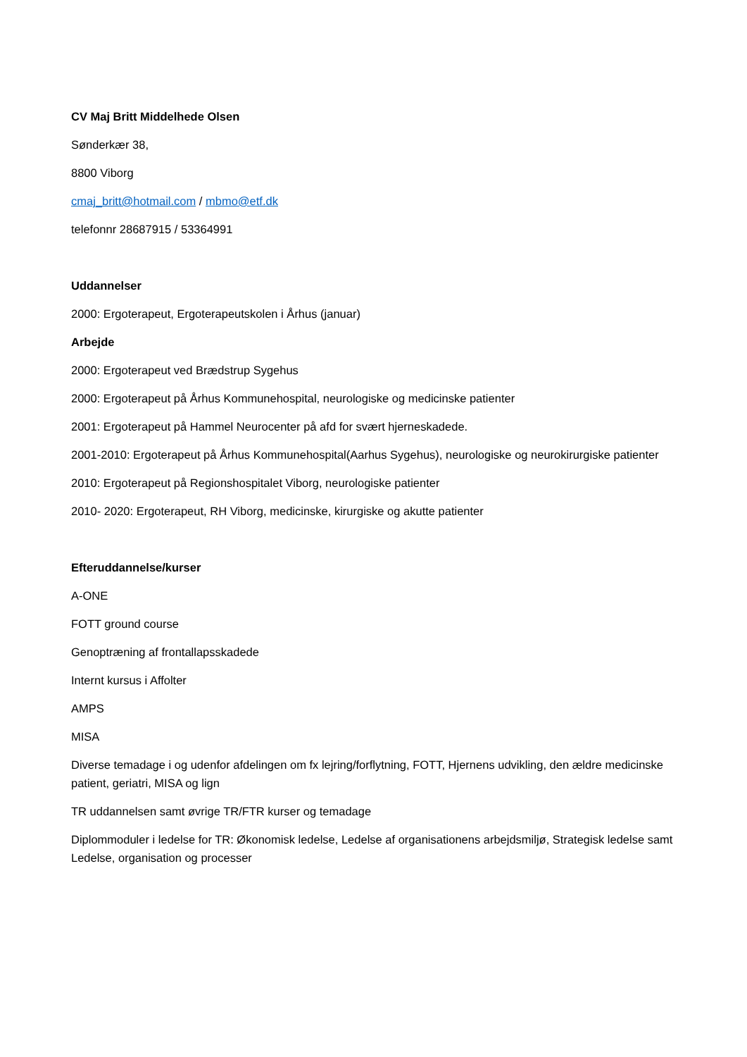CV Maj Britt Middelhede Olsen
Sønderkær 38,
8800 Viborg
cmaj_britt@hotmail.com / mbmo@etf.dk
telefonnr 28687915 / 53364991
Uddannelser
2000: Ergoterapeut, Ergoterapeutskolen i Århus (januar)
Arbejde
2000: Ergoterapeut ved Brædstrup Sygehus
2000: Ergoterapeut på Århus Kommunehospital, neurologiske og medicinske patienter
2001: Ergoterapeut på Hammel Neurocenter på afd for svært hjerneskadede.
2001-2010: Ergoterapeut på Århus Kommunehospital(Aarhus Sygehus), neurologiske og neurokirurgiske patienter
2010: Ergoterapeut på Regionshospitalet Viborg, neurologiske patienter
2010- 2020: Ergoterapeut, RH Viborg, medicinske, kirurgiske og akutte patienter
Efteruddannelse/kurser
A-ONE
FOTT ground course
Genoptræning af frontallapsskadede
Internt kursus i Affolter
AMPS
MISA
Diverse temadage i og udenfor afdelingen om fx lejring/forflytning, FOTT, Hjernens udvikling, den ældre medicinske patient, geriatri, MISA og lign
TR uddannelsen samt øvrige TR/FTR kurser og temadage
Diplommoduler i ledelse for TR: Økonomisk ledelse, Ledelse af organisationens arbejdsmiljø, Strategisk ledelse samt Ledelse, organisation og processer